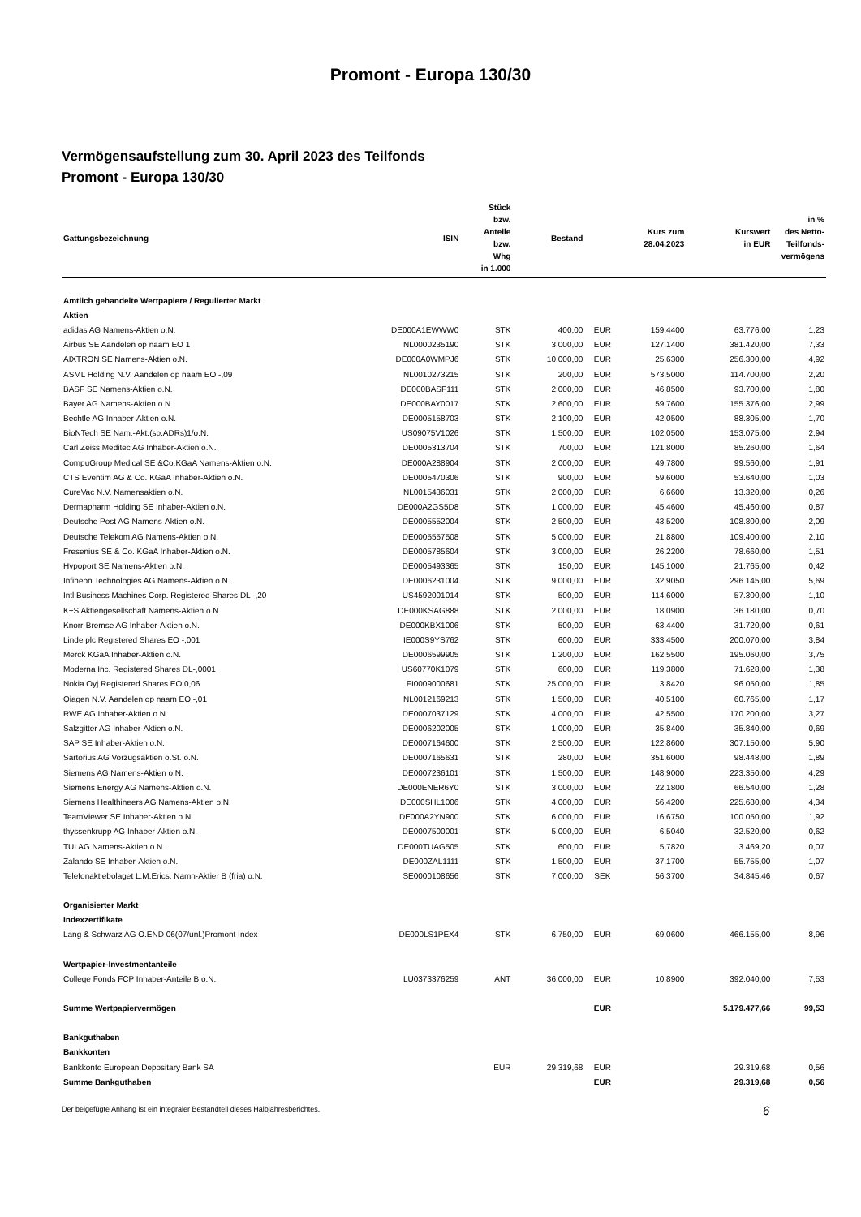Promont - Europa 130/30
Vermögensaufstellung zum 30. April 2023 des Teilfonds
Promont - Europa 130/30
| Gattungsbezeichnung | ISIN | Stück bzw. Anteile bzw. Whg in 1.000 | Bestand | | Kurs zum 28.04.2023 | Kurswert in EUR | in % des Netto- Teilfonds- vermögens |
| --- | --- | --- | --- | --- | --- | --- | --- |
| Amtlich gehandelte Wertpapiere / Regulierter Markt | | | | | | | |
| Aktien | | | | | | | |
| adidas AG Namens-Aktien o.N. | DE000A1EWWW0 | STK | 400,00 | EUR | 159,4400 | 63.776,00 | 1,23 |
| Airbus SE Aandelen op naam EO 1 | NL0000235190 | STK | 3.000,00 | EUR | 127,1400 | 381.420,00 | 7,33 |
| AIXTRON SE Namens-Aktien o.N. | DE000A0WMPJ6 | STK | 10.000,00 | EUR | 25,6300 | 256.300,00 | 4,92 |
| ASML Holding N.V. Aandelen op naam EO -,09 | NL0010273215 | STK | 200,00 | EUR | 573,5000 | 114.700,00 | 2,20 |
| BASF SE Namens-Aktien o.N. | DE000BASF111 | STK | 2.000,00 | EUR | 46,8500 | 93.700,00 | 1,80 |
| Bayer AG Namens-Aktien o.N. | DE000BAY0017 | STK | 2.600,00 | EUR | 59,7600 | 155.376,00 | 2,99 |
| Bechtle AG Inhaber-Aktien o.N. | DE0005158703 | STK | 2.100,00 | EUR | 42,0500 | 88.305,00 | 1,70 |
| BioNTech SE Nam.-Akt.(sp.ADRs)1/o.N. | US09075V1026 | STK | 1.500,00 | EUR | 102,0500 | 153.075,00 | 2,94 |
| Carl Zeiss Meditec AG Inhaber-Aktien o.N. | DE0005313704 | STK | 700,00 | EUR | 121,8000 | 85.260,00 | 1,64 |
| CompuGroup Medical SE &Co.KGaA Namens-Aktien o.N. | DE000A288904 | STK | 2.000,00 | EUR | 49,7800 | 99.560,00 | 1,91 |
| CTS Eventim AG & Co. KGaA Inhaber-Aktien o.N. | DE0005470306 | STK | 900,00 | EUR | 59,6000 | 53.640,00 | 1,03 |
| CureVac N.V. Namensaktien o.N. | NL0015436031 | STK | 2.000,00 | EUR | 6,6600 | 13.320,00 | 0,26 |
| Dermapharm Holding SE Inhaber-Aktien o.N. | DE000A2GS5D8 | STK | 1.000,00 | EUR | 45,4600 | 45.460,00 | 0,87 |
| Deutsche Post AG Namens-Aktien o.N. | DE0005552004 | STK | 2.500,00 | EUR | 43,5200 | 108.800,00 | 2,09 |
| Deutsche Telekom AG Namens-Aktien o.N. | DE0005557508 | STK | 5.000,00 | EUR | 21,8800 | 109.400,00 | 2,10 |
| Fresenius SE & Co. KGaA Inhaber-Aktien o.N. | DE0005785604 | STK | 3.000,00 | EUR | 26,2200 | 78.660,00 | 1,51 |
| Hypoport SE Namens-Aktien o.N. | DE0005493365 | STK | 150,00 | EUR | 145,1000 | 21.765,00 | 0,42 |
| Infineon Technologies AG Namens-Aktien o.N. | DE0006231004 | STK | 9.000,00 | EUR | 32,9050 | 296.145,00 | 5,69 |
| Intl Business Machines Corp. Registered Shares DL -,20 | US4592001014 | STK | 500,00 | EUR | 114,6000 | 57.300,00 | 1,10 |
| K+S Aktiengesellschaft Namens-Aktien o.N. | DE000KSAG888 | STK | 2.000,00 | EUR | 18,0900 | 36.180,00 | 0,70 |
| Knorr-Bremse AG Inhaber-Aktien o.N. | DE000KBX1006 | STK | 500,00 | EUR | 63,4400 | 31.720,00 | 0,61 |
| Linde plc Registered Shares EO -,001 | IE000S9YS762 | STK | 600,00 | EUR | 333,4500 | 200.070,00 | 3,84 |
| Merck KGaA Inhaber-Aktien o.N. | DE0006599905 | STK | 1.200,00 | EUR | 162,5500 | 195.060,00 | 3,75 |
| Moderna Inc. Registered Shares DL-,0001 | US60770K1079 | STK | 600,00 | EUR | 119,3800 | 71.628,00 | 1,38 |
| Nokia Oyj Registered Shares EO 0,06 | FI0009000681 | STK | 25.000,00 | EUR | 3,8420 | 96.050,00 | 1,85 |
| Qiagen N.V. Aandelen op naam EO -,01 | NL0012169213 | STK | 1.500,00 | EUR | 40,5100 | 60.765,00 | 1,17 |
| RWE AG Inhaber-Aktien o.N. | DE0007037129 | STK | 4.000,00 | EUR | 42,5500 | 170.200,00 | 3,27 |
| Salzgitter AG Inhaber-Aktien o.N. | DE0006202005 | STK | 1.000,00 | EUR | 35,8400 | 35.840,00 | 0,69 |
| SAP SE Inhaber-Aktien o.N. | DE0007164600 | STK | 2.500,00 | EUR | 122,8600 | 307.150,00 | 5,90 |
| Sartorius AG Vorzugsaktien o.St. o.N. | DE0007165631 | STK | 280,00 | EUR | 351,6000 | 98.448,00 | 1,89 |
| Siemens AG Namens-Aktien o.N. | DE0007236101 | STK | 1.500,00 | EUR | 148,9000 | 223.350,00 | 4,29 |
| Siemens Energy AG Namens-Aktien o.N. | DE000ENER6Y0 | STK | 3.000,00 | EUR | 22,1800 | 66.540,00 | 1,28 |
| Siemens Healthineers AG Namens-Aktien o.N. | DE000SHL1006 | STK | 4.000,00 | EUR | 56,4200 | 225.680,00 | 4,34 |
| TeamViewer SE Inhaber-Aktien o.N. | DE000A2YN900 | STK | 6.000,00 | EUR | 16,6750 | 100.050,00 | 1,92 |
| thyssenkrupp AG Inhaber-Aktien o.N. | DE0007500001 | STK | 5.000,00 | EUR | 6,5040 | 32.520,00 | 0,62 |
| TUI AG Namens-Aktien o.N. | DE000TUAG505 | STK | 600,00 | EUR | 5,7820 | 3.469,20 | 0,07 |
| Zalando SE Inhaber-Aktien o.N. | DE000ZAL1111 | STK | 1.500,00 | EUR | 37,1700 | 55.755,00 | 1,07 |
| Telefonaktiebolaget L.M.Erics. Namn-Aktier B (fria) o.N. | SE0000108656 | STK | 7.000,00 | SEK | 56,3700 | 34.845,46 | 0,67 |
| Organisierter Markt | | | | | | | |
| Indexzertifikate | | | | | | | |
| Lang & Schwarz AG O.END 06(07/unl.)Promont Index | DE000LS1PEX4 | STK | 6.750,00 | EUR | 69,0600 | 466.155,00 | 8,96 |
| Wertpapier-Investmentanteile | | | | | | | |
| College Fonds FCP Inhaber-Anteile B o.N. | LU0373376259 | ANT | 36.000,00 | EUR | 10,8900 | 392.040,00 | 7,53 |
| Summe Wertpapiervermögen | | | | EUR | | 5.179.477,66 | 99,53 |
| Bankguthaben | | | | | | | |
| Bankkonten | | | | | | | |
| Bankkonto European Depositary Bank SA | | EUR | 29.319,68 | EUR | | 29.319,68 | 0,56 |
| Summe Bankguthaben | | | | EUR | | 29.319,68 | 0,56 |
Der beigefügte Anhang ist ein integraler Bestandteil dieses Halbjahresberichtes.
6